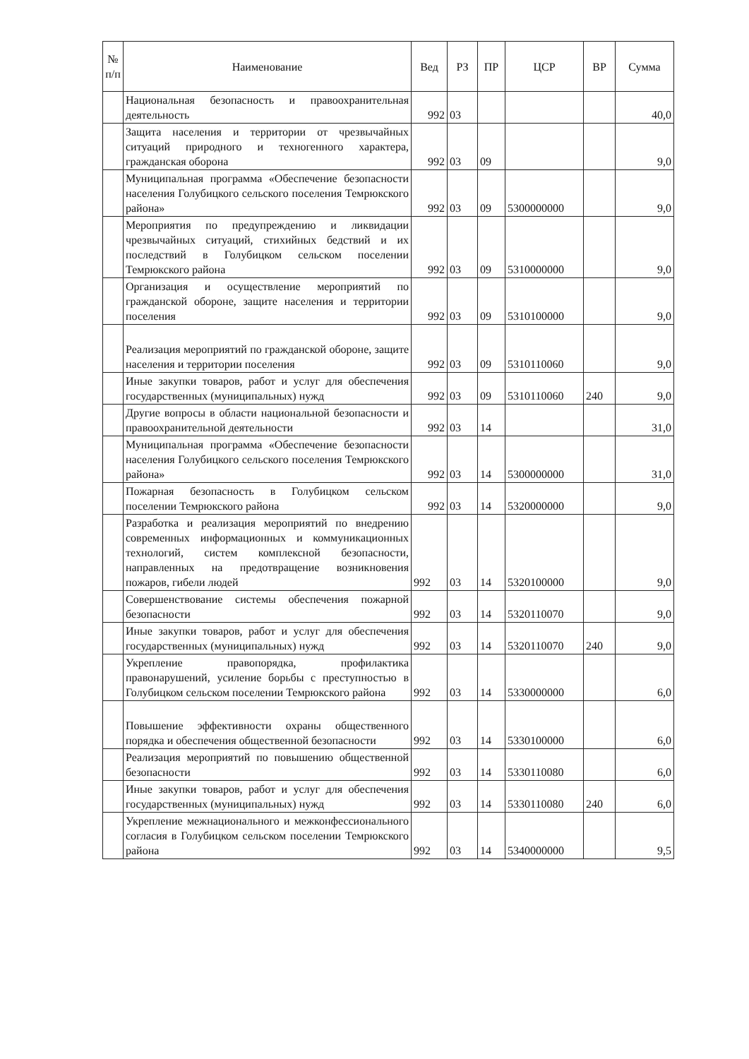| № п/п | Наименование | Вед | РЗ | ПР | ЦСР | ВР | Сумма |
| --- | --- | --- | --- | --- | --- | --- | --- |
| | Национальная безопасность и правоохранительная деятельность | 992 | 03 | | | | 40,0 |
| | Защита населения и территории от чрезвычайных ситуаций природного и техногенного характера, гражданская оборона | 992 | 03 | 09 | | | 9,0 |
| | Муниципальная программа «Обеспечение безопасности населения Голубицкого сельского поселения Темрюкского района» | 992 | 03 | 09 | 5300000000 | | 9,0 |
| | Мероприятия по предупреждению и ликвидации чрезвычайных ситуаций, стихийных бедствий и их последствий в Голубицком сельском поселении Темрюкского района | 992 | 03 | 09 | 5310000000 | | 9,0 |
| | Организация и осуществление мероприятий по гражданской обороне, защите населения и территории поселения | 992 | 03 | 09 | 5310100000 | | 9,0 |
| | Реализация мероприятий по гражданской обороне, защите населения и территории поселения | 992 | 03 | 09 | 5310110060 | | 9,0 |
| | Иные закупки товаров, работ и услуг для обеспечения государственных (муниципальных) нужд | 992 | 03 | 09 | 5310110060 | 240 | 9,0 |
| | Другие вопросы в области национальной безопасности и правоохранительной деятельности | 992 | 03 | 14 | | | 31,0 |
| | Муниципальная программа «Обеспечение безопасности населения Голубицкого сельского поселения Темрюкского района» | 992 | 03 | 14 | 5300000000 | | 31,0 |
| | Пожарная безопасность в Голубицком сельском поселении Темрюкского района | 992 | 03 | 14 | 5320000000 | | 9,0 |
| | Разработка и реализация мероприятий по внедрению современных информационных и коммуникационных технологий, систем комплексной безопасности, направленных на предотвращение возникновения пожаров, гибели людей | 992 | 03 | 14 | 5320100000 | | 9,0 |
| | Совершенствование системы обеспечения пожарной безопасности | 992 | 03 | 14 | 5320110070 | | 9,0 |
| | Иные закупки товаров, работ и услуг для обеспечения государственных (муниципальных) нужд | 992 | 03 | 14 | 5320110070 | 240 | 9,0 |
| | Укрепление правопорядка, профилактика правонарушений, усиление борьбы с преступностью в Голубицком сельском поселении Темрюкского района | 992 | 03 | 14 | 5330000000 | | 6,0 |
| | Повышение эффективности охраны общественного порядка и обеспечения общественной безопасности | 992 | 03 | 14 | 5330100000 | | 6,0 |
| | Реализация мероприятий по повышению общественной безопасности | 992 | 03 | 14 | 5330110080 | | 6,0 |
| | Иные закупки товаров, работ и услуг для обеспечения государственных (муниципальных) нужд | 992 | 03 | 14 | 5330110080 | 240 | 6,0 |
| | Укрепление межнационального и межконфессионального согласия в Голубицком сельском поселении Темрюкского района | 992 | 03 | 14 | 5340000000 | | 9,5 |